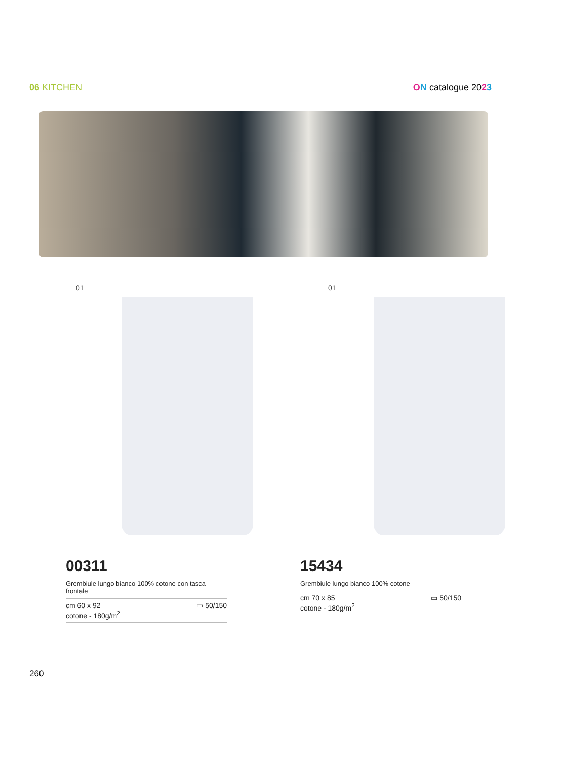06 KITCHEN ON catalogue 2023
01 01
00311
Grembiule lungo bianco 100% cotone con tasca frontale
cm 60 x 92
cotone - 180g/m<sup>2</sup>
▭ 50/150
15434
Grembiule lungo bianco 100% cotone
cm 70 x 85
cotone - 180g/m<sup>2</sup>
▭ 50/150
260